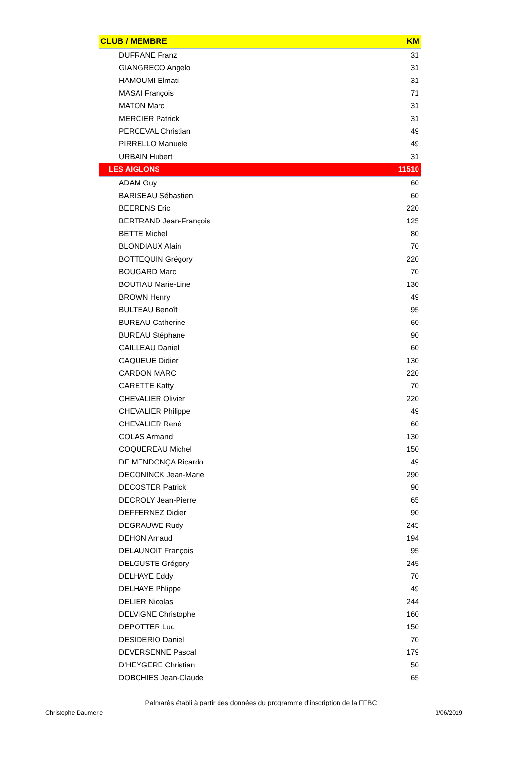| CLUB / MEMBRE | KM |
| --- | --- |
| DUFRANE Franz | 31 |
| GIANGRECO Angelo | 31 |
| HAMOUMI Elmati | 31 |
| MASAI François | 71 |
| MATON Marc | 31 |
| MERCIER Patrick | 31 |
| PERCEVAL Christian | 49 |
| PIRRELLO Manuele | 49 |
| URBAIN Hubert | 31 |
| LES AIGLONS | 11510 |
| ADAM Guy | 60 |
| BARISEAU Sébastien | 60 |
| BEERENS Eric | 220 |
| BERTRAND Jean-François | 125 |
| BETTE Michel | 80 |
| BLONDIAUX Alain | 70 |
| BOTTEQUIN Grégory | 220 |
| BOUGARD Marc | 70 |
| BOUTIAU Marie-Line | 130 |
| BROWN Henry | 49 |
| BULTEAU Benoît | 95 |
| BUREAU Catherine | 60 |
| BUREAU Stéphane | 90 |
| CAILLEAU Daniel | 60 |
| CAQUEUE Didier | 130 |
| CARDON MARC | 220 |
| CARETTE Katty | 70 |
| CHEVALIER Olivier | 220 |
| CHEVALIER Philippe | 49 |
| CHEVALIER René | 60 |
| COLAS Armand | 130 |
| COQUEREAU Michel | 150 |
| DE MENDONÇA Ricardo | 49 |
| DECONINCK Jean-Marie | 290 |
| DECOSTER Patrick | 90 |
| DECROLY Jean-Pierre | 65 |
| DEFFERNEZ Didier | 90 |
| DEGRAUWE Rudy | 245 |
| DEHON Arnaud | 194 |
| DELAUNOIT François | 95 |
| DELGUSTE Grégory | 245 |
| DELHAYE Eddy | 70 |
| DELHAYE Phlippe | 49 |
| DELIER Nicolas | 244 |
| DELVIGNE Christophe | 160 |
| DEPOTTER Luc | 150 |
| DESIDERIO Daniel | 70 |
| DEVERSENNE Pascal | 179 |
| D'HEYGERE Christian | 50 |
| DOBCHIES Jean-Claude | 65 |
Palmarès établi à partir des données du programme d'inscription de la FFBC
Christophe Daumerie 3/06/2019